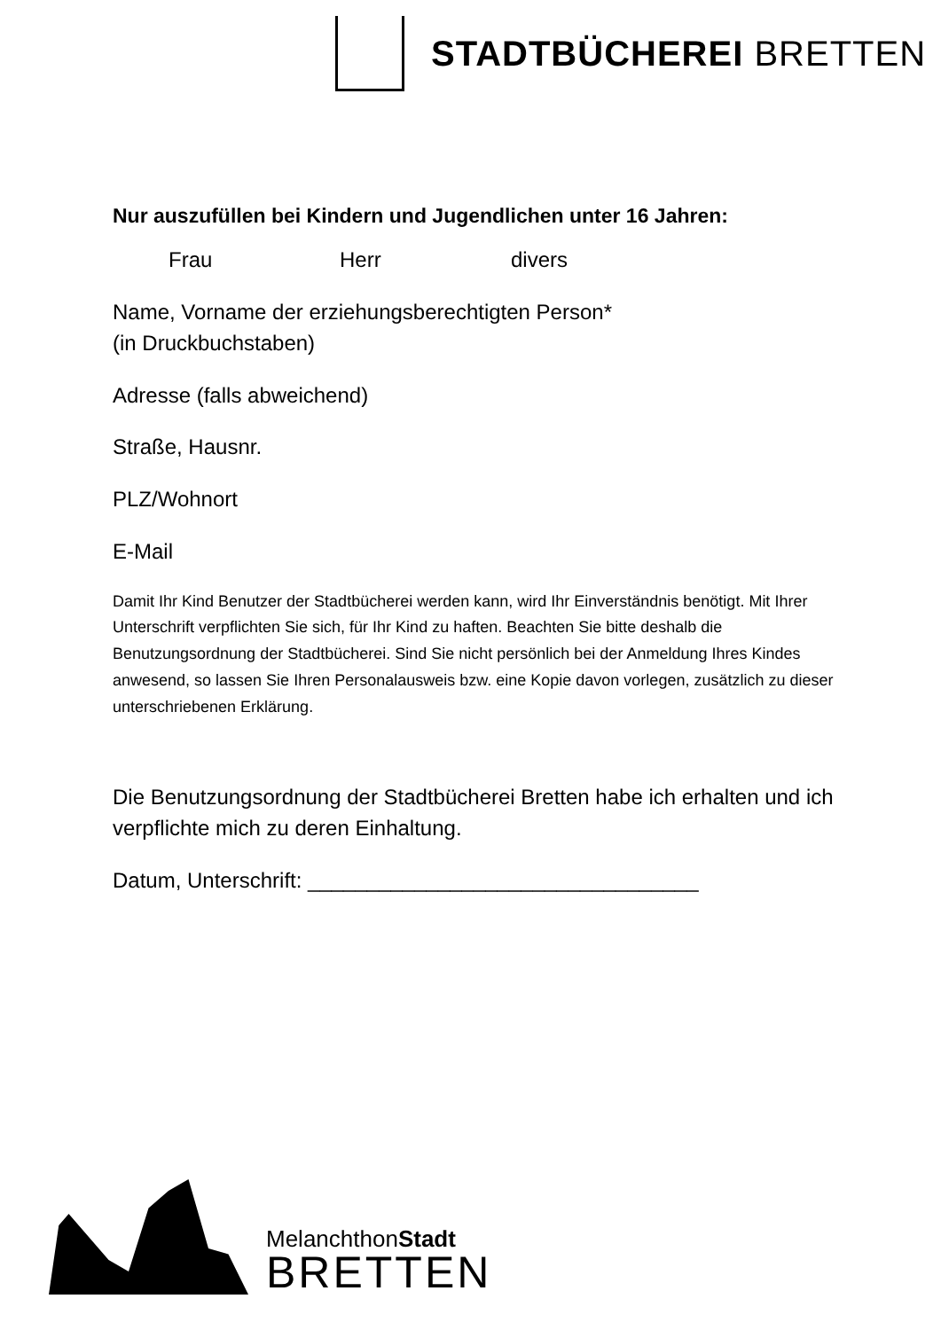STADTBÜCHEREI BRETTEN
Nur auszufüllen bei Kindern und Jugendlichen unter 16 Jahren:
Frau Herr divers
Name, Vorname der erziehungsberechtigten Person*
(in Druckbuchstaben)
Adresse (falls abweichend)
Straße, Hausnr.
PLZ/Wohnort
E-Mail
Damit Ihr Kind Benutzer der Stadtbücherei werden kann, wird Ihr Einverständnis benötigt. Mit Ihrer Unterschrift verpflichten Sie sich, für Ihr Kind zu haften. Beachten Sie bitte deshalb die Benutzungsordnung der Stadtbücherei. Sind Sie nicht persönlich bei der Anmeldung Ihres Kindes anwesend, so lassen Sie Ihren Personalausweis bzw. eine Kopie davon vorlegen, zusätzlich zu dieser unterschriebenen Erklärung.
Die Benutzungsordnung der Stadtbücherei Bretten habe ich erhalten und ich verpflichte mich zu deren Einhaltung.
Datum, Unterschrift: _________________________________
MelanchthonStadt
BRETTEN